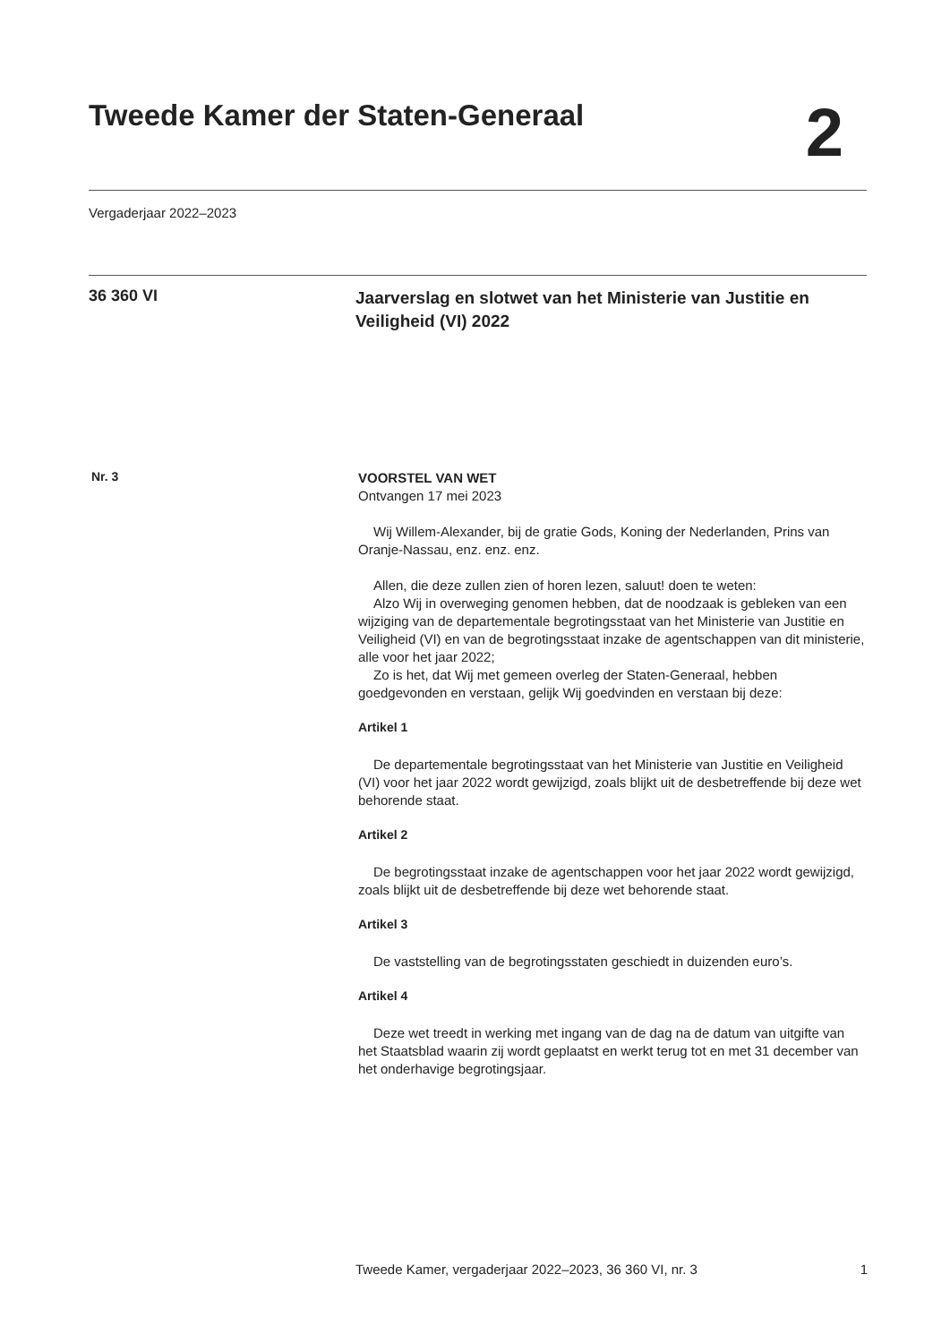Tweede Kamer der Staten-Generaal
2
Vergaderjaar 2022–2023
36 360 VI
Jaarverslag en slotwet van het Ministerie van Justitie en Veiligheid (VI) 2022
Nr. 3
VOORSTEL VAN WET
Ontvangen 17 mei 2023
Wij Willem-Alexander, bij de gratie Gods, Koning der Nederlanden, Prins van Oranje-Nassau, enz. enz. enz.
Allen, die deze zullen zien of horen lezen, saluut! doen te weten:
Alzo Wij in overweging genomen hebben, dat de noodzaak is gebleken van een wijziging van de departementale begrotingsstaat van het Ministerie van Justitie en Veiligheid (VI) en van de begrotingsstaat inzake de agentschappen van dit ministerie, alle voor het jaar 2022;
Zo is het, dat Wij met gemeen overleg der Staten-Generaal, hebben goedgevonden en verstaan, gelijk Wij goedvinden en verstaan bij deze:
Artikel 1
De departementale begrotingsstaat van het Ministerie van Justitie en Veiligheid (VI) voor het jaar 2022 wordt gewijzigd, zoals blijkt uit de desbetreffende bij deze wet behorende staat.
Artikel 2
De begrotingsstaat inzake de agentschappen voor het jaar 2022 wordt gewijzigd, zoals blijkt uit de desbetreffende bij deze wet behorende staat.
Artikel 3
De vaststelling van de begrotingsstaten geschiedt in duizenden euro’s.
Artikel 4
Deze wet treedt in werking met ingang van de dag na de datum van uitgifte van het Staatsblad waarin zij wordt geplaatst en werkt terug tot en met 31 december van het onderhavige begrotingsjaar.
Tweede Kamer, vergaderjaar 2022–2023, 36 360 VI, nr. 3 1